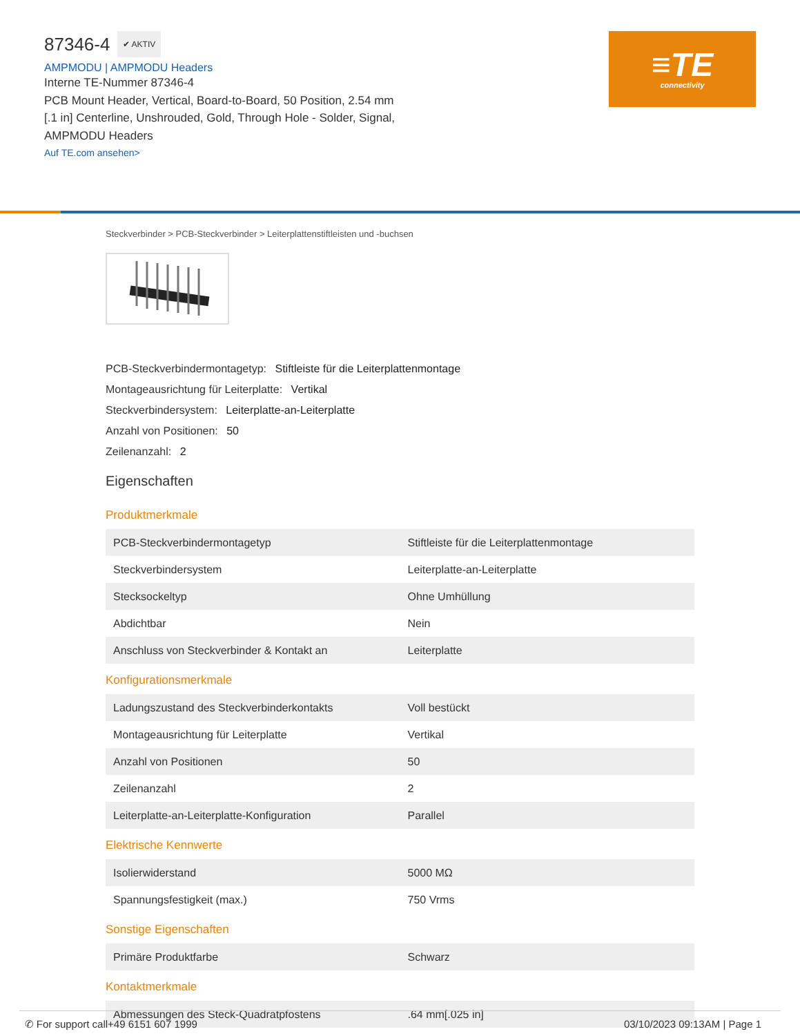87346-4 ✔ AKTIV
AMPMODU | AMPMODU Headers
Interne TE-Nummer 87346-4
PCB Mount Header, Vertical, Board-to-Board, 50 Position, 2.54 mm
[.1 in] Centerline, Unshrouded, Gold, Through Hole - Solder, Signal,
AMPMODU Headers
Auf TE.com ansehen>
≡TE
connectivity
Steckverbinder > PCB-Steckverbinder > Leiterplattenstiftleisten und -buchsen
PCB-Steckverbindermontagetyp: Stiftleiste für die Leiterplattenmontage
Montageausrichtung für Leiterplatte: Vertikal
Steckverbindersystem: Leiterplatte-an-Leiterplatte
Anzahl von Positionen: 50
Zeilenanzahl: 2
Eigenschaften
Produktmerkmale
| PCB-Steckverbindermontagetyp | Stiftleiste für die Leiterplattenmontage |
| Steckverbindersystem | Leiterplatte-an-Leiterplatte |
| Stecksockeltyp | Ohne Umhüllung |
| Abdichtbar | Nein |
| Anschluss von Steckverbinder & Kontakt an | Leiterplatte |
Konfigurationsmerkmale
| Ladungszustand des Steckverbinderkontakts | Voll bestückt |
| Montageausrichtung für Leiterplatte | Vertikal |
| Anzahl von Positionen | 50 |
| Zeilenanzahl | 2 |
| Leiterplatte-an-Leiterplatte-Konfiguration | Parallel |
Elektrische Kennwerte
| Isolierwiderstand | 5000 MΩ |
| Spannungsfestigkeit (max.) | 750 Vrms |
Sonstige Eigenschaften
| Primäre Produktfarbe | Schwarz |
Kontaktmerkmale
| Abmessungen des Steck-Quadratpfostens | .64 mm[.025 in] |
✆ For support call+49 6151 607 1999 03/10/2023 09:13AM | Page 1